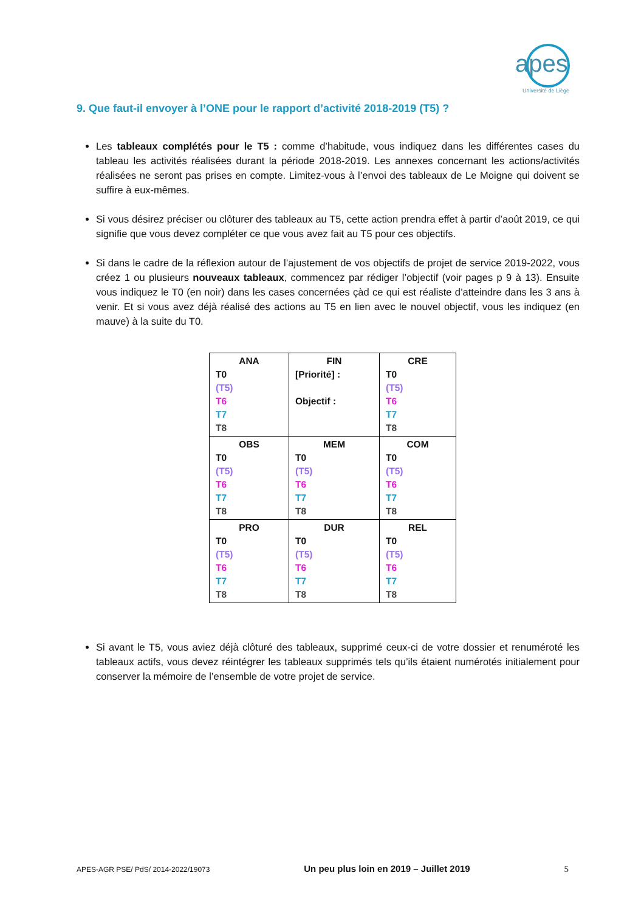apes
Université de Liège
9. Que faut-il envoyer à l’ONE pour le rapport d’activité 2018-2019 (T5) ?
Les tableaux complétés pour le T5 : comme d’habitude, vous indiquez dans les différentes cases du tableau les activités réalisées durant la période 2018-2019. Les annexes concernant les actions/activités réalisées ne seront pas prises en compte. Limitez-vous à l’envoi des tableaux de Le Moigne qui doivent se suffire à eux-mêmes.
Si vous désirez préciser ou clôturer des tableaux au T5, cette action prendra effet à partir d’août 2019, ce qui signifie que vous devez compléter ce que vous avez fait au T5 pour ces objectifs.
Si dans le cadre de la réflexion autour de l’ajustement de vos objectifs de projet de service 2019-2022, vous créez 1 ou plusieurs nouveaux tableaux, commencez par rédiger l’objectif (voir pages p 9 à 13). Ensuite vous indiquez le T0 (en noir) dans les cases concernées çàd ce qui est réaliste d’atteindre dans les 3 ans à venir. Et si vous avez déjà réalisé des actions au T5 en lien avec le nouvel objectif, vous les indiquez (en mauve) à la suite du T0.
| ANA T0 (T5) T6 T7 T8 | FIN [Priorité] : Objectif : | CRE T0 (T5) T6 T7 T8 |
| OBS T0 (T5) T6 T7 T8 | MEM T0 (T5) T6 T7 T8 | COM T0 (T5) T6 T7 T8 |
| PRO T0 (T5) T6 T7 T8 | DUR T0 (T5) T6 T7 T8 | REL T0 (T5) T6 T7 T8 |
Si avant le T5, vous aviez déjà clôturé des tableaux, supprimé ceux-ci de votre dossier et renuméroté les tableaux actifs, vous devez réintégrer les tableaux supprimés tels qu’ils étaient numérotés initialement pour conserver la mémoire de l’ensemble de votre projet de service.
APES-AGR PSE/ PdS/ 2014-2022/19073 Un peu plus loin en 2019 – Juillet 2019 5